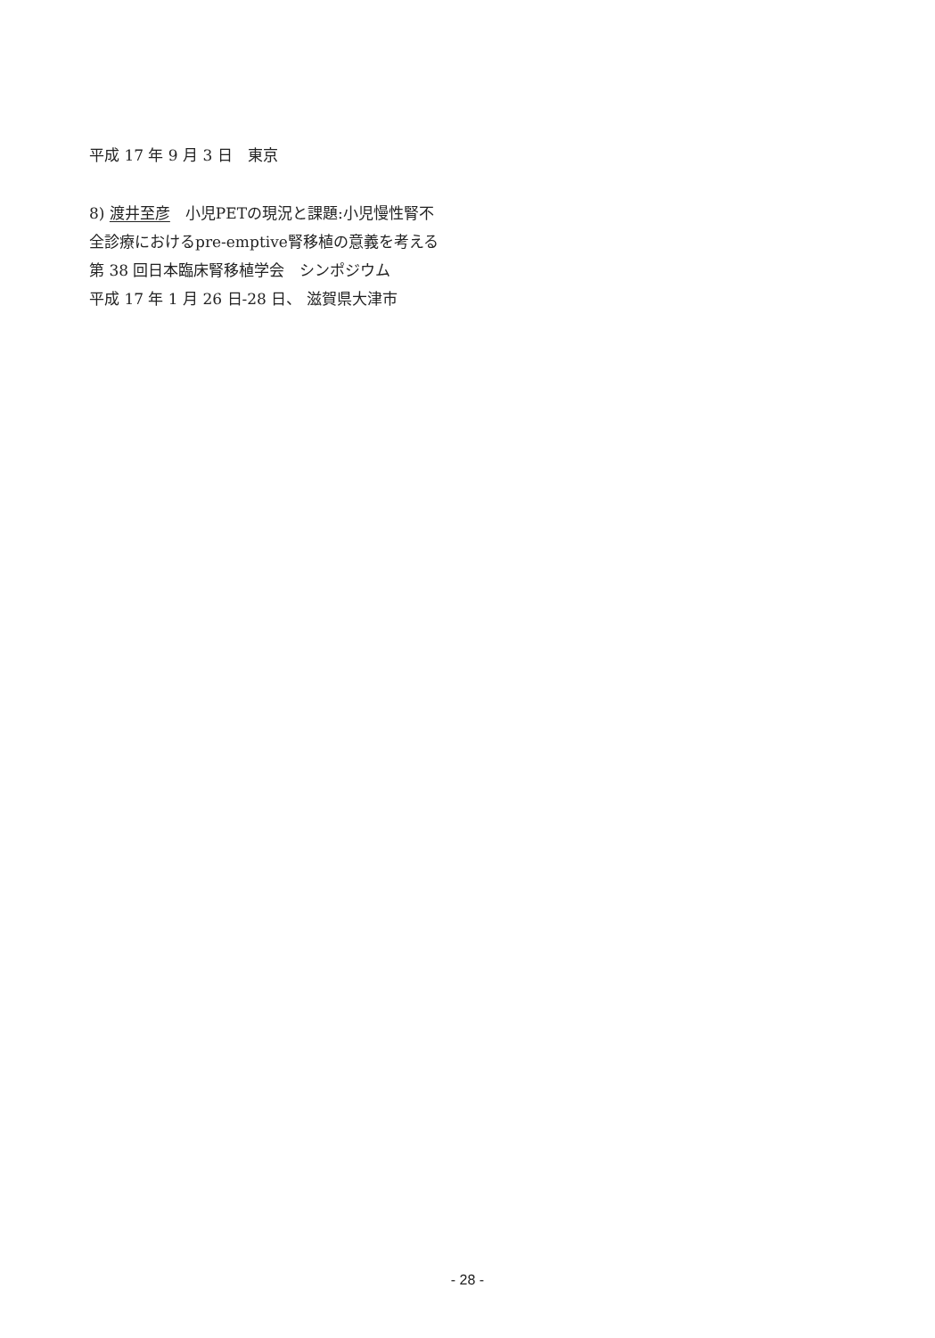平成 17 年 9 月 3 日　東京
8) 渡井至彦　小児PETの現況と課題:小児慢性腎不
全診療におけるpre-emptive腎移植の意義を考える
第 38 回日本臨床腎移植学会　シンポジウム
平成 17 年 1 月 26 日-28 日、 滋賀県大津市
- 28 -